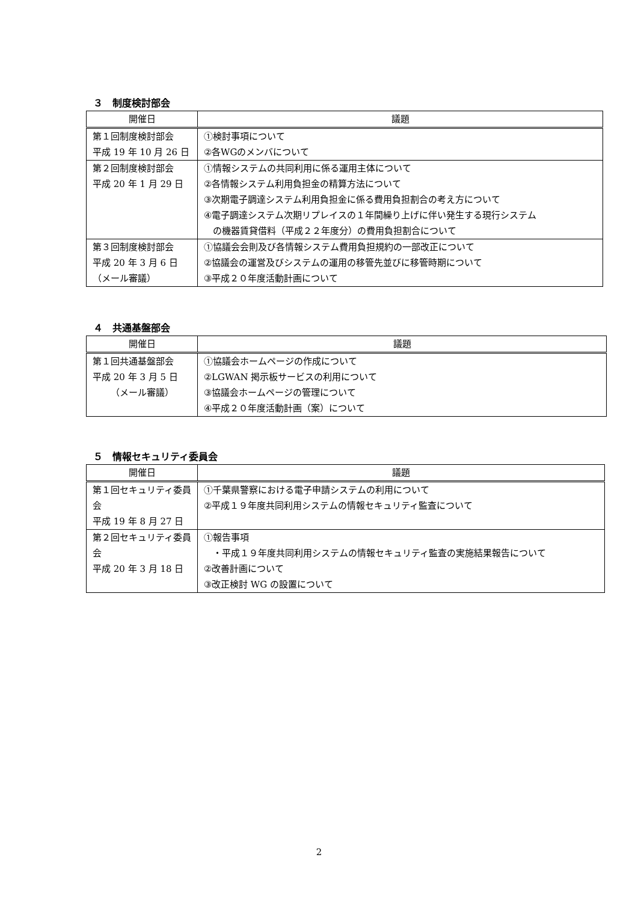３　制度検討部会
| 開催日 | 議題 |
| --- | --- |
| 第１回制度検討部会 平成 19 年 10 月 26 日 | ①検討事項について ②各WGのメンバについて |
| 第２回制度検討部会 平成 20 年 1 月 29 日 | ①情報システムの共同利用に係る運用主体について ②各情報システム利用負担金の精算方法について ③次期電子調達システム利用負担金に係る費用負担割合の考え方について ④電子調達システム次期リプレイスの１年間繰り上げに伴い発生する現行システム の機器賃貸借料（平成２２年度分）の費用負担割合について |
| 第３回制度検討部会 平成 20 年 3 月 6 日 （メール審議） | ①協議会会則及び各情報システム費用負担規約の一部改正について ②協議会の運営及びシステムの運用の移管先並びに移管時期について ③平成２０年度活動計画について |
４　共通基盤部会
| 開催日 | 議題 |
| --- | --- |
| 第１回共通基盤部会 平成 20 年 3 月 5 日 （メール審議） | ①協議会ホームページの作成について ②LGWAN 掲示板サービスの利用について ③協議会ホームページの管理について ④平成２０年度活動計画（案）について |
５　情報セキュリティ委員会
| 開催日 | 議題 |
| --- | --- |
| 第１回セキュリティ委員会 平成 19 年 8 月 27 日 | ①千葉県警察における電子申請システムの利用について ②平成１９年度共同利用システムの情報セキュリティ監査について |
| 第２回セキュリティ委員会 平成 20 年 3 月 18 日 | ①報告事項 ・平成１９年度共同利用システムの情報セキュリティ監査の実施結果報告について ②改善計画について ③改正検討 WG の設置について |
2